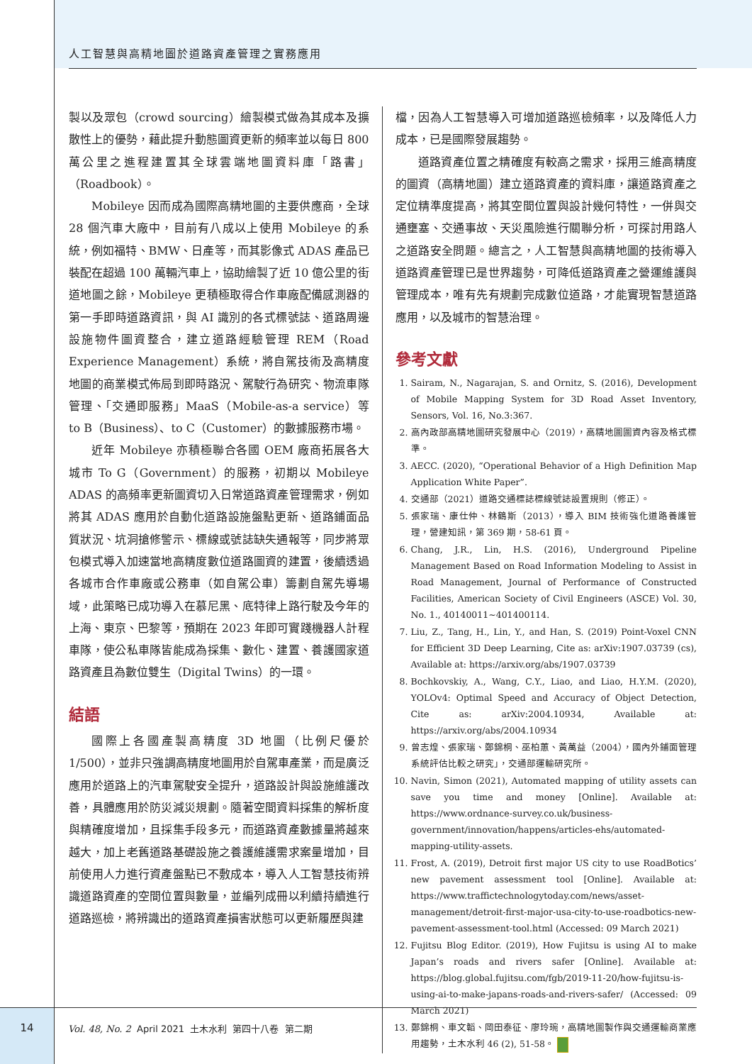人工智慧與高精地圖於道路資產管理之實務應用
製以及眾包（crowd sourcing）繪製模式做為其成本及擴散性上的優勢，藉此提升動態圖資更新的頻率並以每日 800 萬公里之進程建置其全球雲端地圖資料庫「路書」（Roadbook）。
Mobileye 因而成為國際高精地圖的主要供應商，全球 28 個汽車大廠中，目前有八成以上使用 Mobileye 的系統，例如福特、BMW、日產等，而其影像式 ADAS 產品已裝配在超過 100 萬輛汽車上，協助繪製了近 10 億公里的街道地圖之餘，Mobileye 更積極取得合作車廠配備感測器的第一手即時道路資訊，與 AI 識別的各式標號誌、道路周邊設施物件圖資整合，建立道路經驗管理 REM（Road Experience Management）系統，將自駕技術及高精度地圖的商業模式佈局到即時路況、駕駛行為研究、物流車隊管理、「交通即服務」MaaS（Mobile-as-a service）等 to B（Business）、to C（Customer）的數據服務市場。
近年 Mobileye 亦積極聯合各國 OEM 廠商拓展各大城市 To G（Government）的服務，初期以 Mobileye ADAS 的高頻率更新圖資切入日常道路資產管理需求，例如將其 ADAS 應用於自動化道路設施盤點更新、道路鋪面品質狀況、坑洞搶修警示、標線或號誌缺失通報等，同步將眾包模式導入加速當地高精度數位道路圖資的建置，後續透過各城市合作車廠或公務車（如自駕公車）籌劃自駕先導場域，此策略已成功導入在慕尼黑、底特律上路行駛及今年的上海、東京、巴黎等，預期在 2023 年即可實踐機器人計程車隊，使公私車隊皆能成為採集、數化、建置、養護國家道路資產且為數位雙生（Digital Twins）的一環。
結語
國際上各國產製高精度 3D 地圖（比例尺優於 1/500），並非只強調高精度地圖用於自駕車產業，而是廣泛應用於道路上的汽車駕駛安全提升，道路設計與設施維護改善，具體應用於防災減災規劃。隨著空間資料採集的解析度與精確度增加，且採集手段多元，而道路資產數據量將越來越大，加上老舊道路基礎設施之養護維護需求案量增加，目前使用人力進行資產盤點已不敷成本，導入人工智慧技術辨識道路資產的空間位置與數量，並編列成冊以利續持續進行道路巡檢，將辨識出的道路資產損害狀態可以更新履歷與建
檔，因為人工智慧導入可增加道路巡檢頻率，以及降低人力成本，已是國際發展趨勢。
道路資產位置之精確度有較高之需求，採用三維高精度的圖資（高精地圖）建立道路資產的資料庫，讓道路資產之定位精準度提高，將其空間位置與設計幾何特性，一併與交通壅塞、交通事故、天災風險進行關聯分析，可探討用路人之道路安全問題。總言之，人工智慧與高精地圖的技術導入道路資產管理已是世界趨勢，可降低道路資產之營運維護與管理成本，唯有先有規劃完成數位道路，才能實現智慧道路應用，以及城市的智慧治理。
參考文獻
1. Sairam, N., Nagarajan, S. and Ornitz, S. (2016), Development of Mobile Mapping System for 3D Road Asset Inventory, Sensors, Vol. 16, No.3:367.
2. 高內政部高精地圖研究發展中心（2019），高精地圖圖資內容及格式標準。
3. AECC. (2020), “Operational Behavior of a High Definition Map Application White Paper”.
4. 交通部（2021）道路交通標誌標線號誌設置規則（修正）。
5. 張家瑞、康仕仲、林鶴斯（2013），導入 BIM 技術強化道路養護管理，營建知訊，第 369 期，58-61 頁。
6. Chang, J.R., Lin, H.S. (2016), Underground Pipeline Management Based on Road Information Modeling to Assist in Road Management, Journal of Performance of Constructed Facilities, American Society of Civil Engineers (ASCE) Vol. 30, No. 1., 40140011~401400114.
7. Liu, Z., Tang, H., Lin, Y., and Han, S. (2019) Point-Voxel CNN for Efficient 3D Deep Learning, Cite as: arXiv:1907.03739 (cs), Available at: https://arxiv.org/abs/1907.03739
8. Bochkovskiy, A., Wang, C.Y., Liao, and Liao, H.Y.M. (2020), YOLOv4: Optimal Speed and Accuracy of Object Detection, Cite as: arXiv:2004.10934, Available at: https://arxiv.org/abs/2004.10934
9. 曾志煌、張家瑞、鄭錦桐、巫柏蕙、黃萬益（2004），國內外鋪面管理系統評估比較之研究」，交通部運輸研究所。
10. Navin, Simon (2021), Automated mapping of utility assets can save you time and money [Online]. Available at: https://www.ordnance-survey.co.uk/business-government/innovation/happens/articles-ehs/automated-mapping-utility-assets.
11. Frost, A. (2019), Detroit first major US city to use RoadBotics’ new pavement assessment tool [Online]. Available at: https://www.traffictechnologytoday.com/news/asset-management/detroit-first-major-usa-city-to-use-roadbotics-new-pavement-assessment-tool.html (Accessed: 09 March 2021)
12. Fujitsu Blog Editor. (2019), How Fujitsu is using AI to make Japan’s roads and rivers safer [Online]. Available at: https://blog.global.fujitsu.com/fgb/2019-11-20/how-fujitsu-is-using-ai-to-make-japans-roads-and-rivers-safer/ (Accessed: 09 March 2021)
13. 鄭錦桐、車文韜、岡田泰征、廖玲琬，高精地圖製作與交通運輸商業應用趨勢，土木水利 46 (2), 51-58。
14
Vol. 48, No. 2 April 2021 土木水利 第四十八卷 第二期